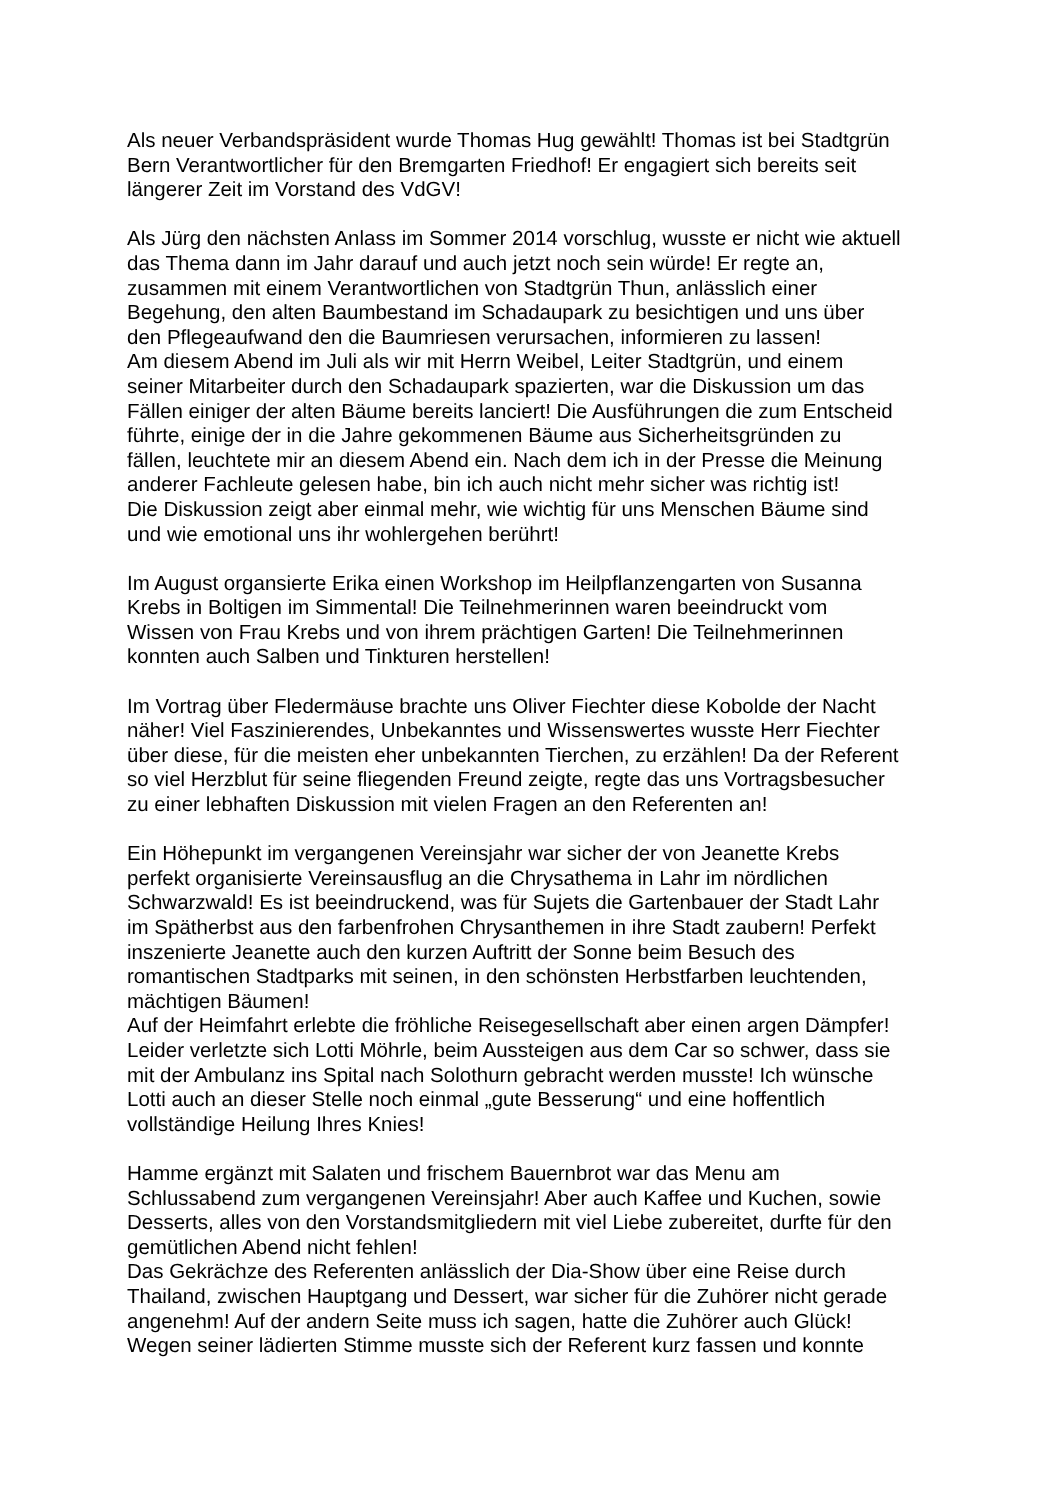Als neuer Verbandspräsident wurde Thomas Hug gewählt! Thomas ist bei Stadtgrün
Bern Verantwortlicher für den Bremgarten Friedhof! Er engagiert sich bereits seit
längerer Zeit im Vorstand des VdGV!
Als Jürg den nächsten Anlass im Sommer 2014 vorschlug, wusste er nicht wie aktuell
das Thema dann im Jahr darauf und auch jetzt noch sein würde! Er regte an,
zusammen mit einem Verantwortlichen von Stadtgrün Thun, anlässlich einer
Begehung, den alten Baumbestand im Schadaupark zu besichtigen und uns über
den Pflegeaufwand den die Baumriesen verursachen, informieren zu lassen!
Am diesem Abend im Juli als wir mit Herrn Weibel, Leiter Stadtgrün, und einem
seiner Mitarbeiter durch den Schadaupark spazierten, war die Diskussion um das
Fällen einiger der alten Bäume bereits lanciert! Die Ausführungen die zum Entscheid
führte, einige der in die Jahre gekommenen Bäume aus Sicherheitsgründen zu
fällen, leuchtete mir an diesem Abend ein. Nach dem ich in der Presse die Meinung
anderer Fachleute gelesen habe, bin ich auch nicht mehr sicher was richtig ist!
Die Diskussion zeigt aber einmal mehr, wie wichtig für uns Menschen Bäume sind
und wie emotional uns ihr wohlergehen berührt!
Im August organsierte Erika einen Workshop im Heilpflanzengarten von Susanna
Krebs in Boltigen im Simmental! Die Teilnehmerinnen waren beeindruckt vom
Wissen von Frau Krebs und von ihrem prächtigen Garten! Die Teilnehmerinnen
konnten auch Salben und Tinkturen herstellen!
Im Vortrag über Fledermäuse brachte uns Oliver Fiechter diese Kobolde der Nacht
näher! Viel Faszinierendes, Unbekanntes und Wissenswertes wusste Herr Fiechter
über diese, für die meisten eher unbekannten Tierchen, zu erzählen! Da der Referent
so viel Herzblut für seine fliegenden Freund zeigte, regte das uns Vortragsbesucher
zu einer lebhaften Diskussion mit vielen Fragen an den Referenten an!
Ein Höhepunkt im vergangenen Vereinsjahr war sicher der von Jeanette Krebs
perfekt organisierte Vereinsausflug an die Chrysathema in Lahr im nördlichen
Schwarzwald! Es ist beeindruckend, was für Sujets die Gartenbauer der Stadt Lahr
im Spätherbst aus den farbenfrohen Chrysanthemen in ihre Stadt zaubern! Perfekt
inszenierte Jeanette auch den kurzen Auftritt der Sonne beim Besuch des
romantischen Stadtparks mit seinen, in den schönsten Herbstfarben leuchtenden,
mächtigen Bäumen!
Auf der Heimfahrt erlebte die fröhliche Reisegesellschaft aber einen argen Dämpfer!
Leider verletzte sich Lotti Möhrle, beim Aussteigen aus dem Car so schwer, dass sie
mit der Ambulanz ins Spital nach Solothurn gebracht werden musste! Ich wünsche
Lotti auch an dieser Stelle noch einmal „gute Besserung“ und eine hoffentlich
vollständige Heilung Ihres Knies!
Hamme ergänzt mit Salaten und frischem Bauernbrot war das Menu am
Schlussabend zum vergangenen Vereinsjahr! Aber auch Kaffee und Kuchen, sowie
Desserts, alles von den Vorstandsmitgliedern mit viel Liebe zubereitet, durfte für den
gemütlichen Abend nicht fehlen!
Das Gekrächze des Referenten anlässlich der Dia-Show über eine Reise durch
Thailand, zwischen Hauptgang und Dessert, war sicher für die Zuhörer nicht gerade
angenehm! Auf der andern Seite muss ich sagen, hatte die Zuhörer auch Glück!
Wegen seiner lädierten Stimme musste sich der Referent kurz fassen und konnte